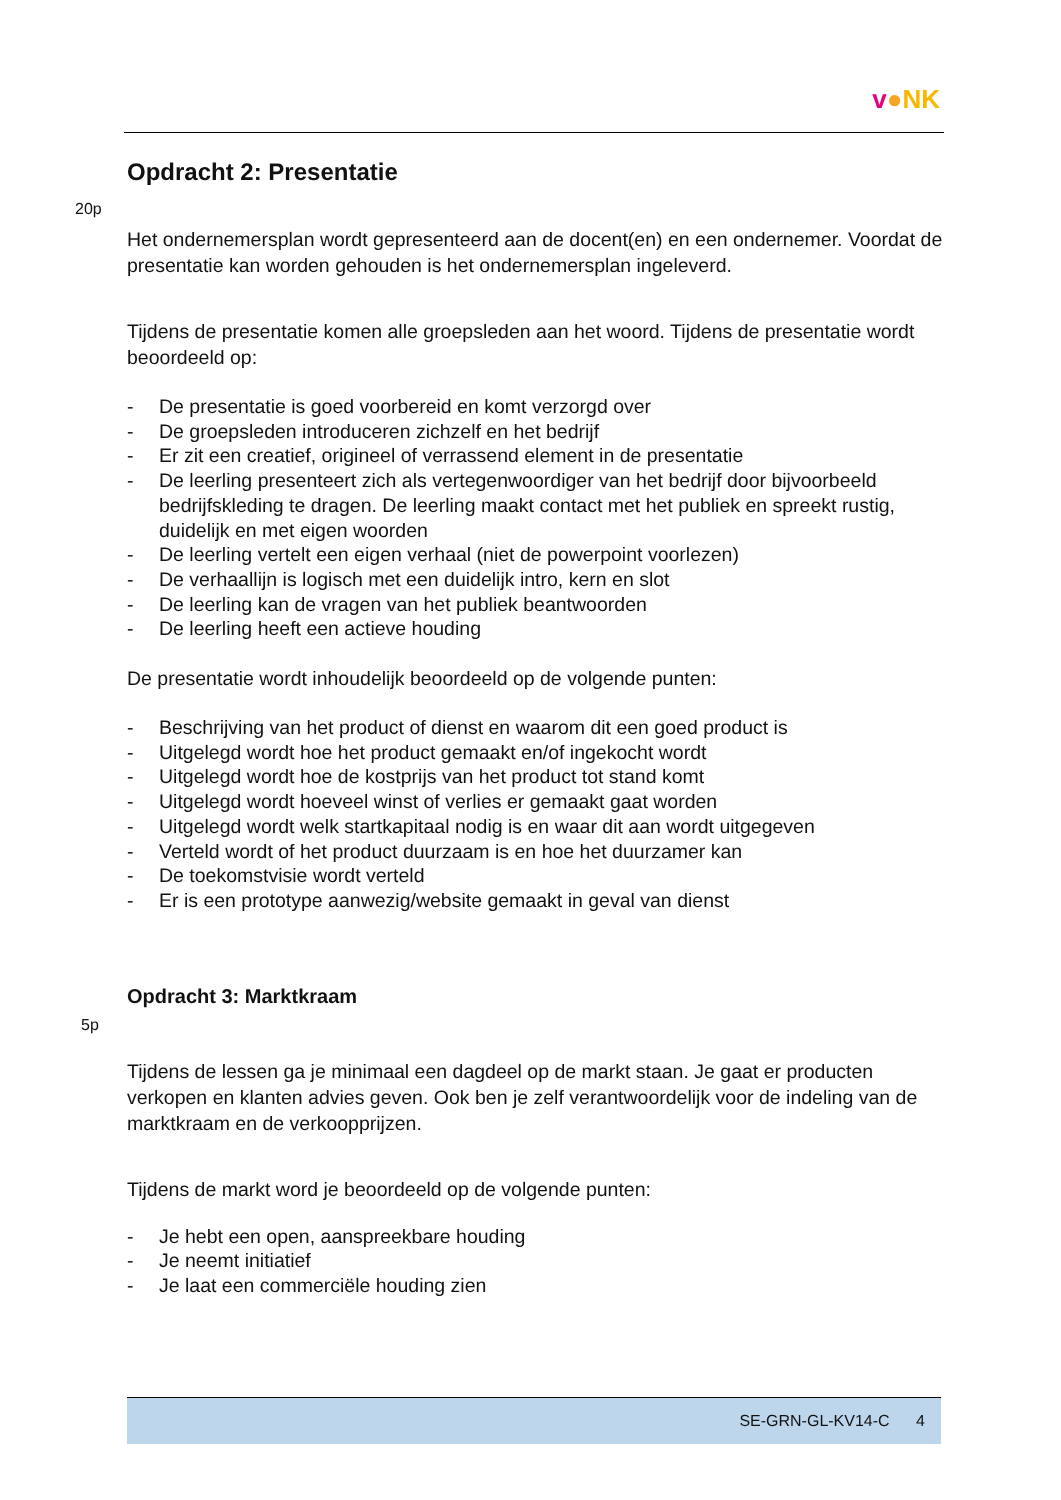v●NK
Opdracht 2: Presentatie
20p
Het ondernemersplan wordt gepresenteerd aan de docent(en) en een ondernemer. Voordat de presentatie kan worden gehouden is het ondernemersplan ingeleverd.
Tijdens de presentatie komen alle groepsleden aan het woord. Tijdens de presentatie wordt beoordeeld op:
- De presentatie is goed voorbereid en komt verzorgd over
- De groepsleden introduceren zichzelf en het bedrijf
- Er zit een creatief, origineel of verrassend element in de presentatie
- De leerling presenteert zich als vertegenwoordiger van het bedrijf door bijvoorbeeld bedrijfskleding te dragen. De leerling maakt contact met het publiek en spreekt rustig, duidelijk en met eigen woorden
- De leerling vertelt een eigen verhaal (niet de powerpoint voorlezen)
- De verhaallijn is logisch met een duidelijk intro, kern en slot
- De leerling kan de vragen van het publiek beantwoorden
- De leerling heeft een actieve houding
De presentatie wordt inhoudelijk beoordeeld op de volgende punten:
- Beschrijving van het product of dienst en waarom dit een goed product is
- Uitgelegd wordt hoe het product gemaakt en/of ingekocht wordt
- Uitgelegd wordt hoe de kostprijs van het product tot stand komt
- Uitgelegd wordt hoeveel winst of verlies er gemaakt gaat worden
- Uitgelegd wordt welk startkapitaal nodig is en waar dit aan wordt uitgegeven
- Verteld wordt of het product duurzaam is en hoe het duurzamer kan
- De toekomstvisie wordt verteld
- Er is een prototype aanwezig/website gemaakt in geval van dienst
Opdracht 3: Marktkraam
5p
Tijdens de lessen ga je minimaal een dagdeel op de markt staan. Je gaat er producten verkopen en klanten advies geven. Ook ben je zelf verantwoordelijk voor de indeling van de marktkraam en de verkoopprijzen.
Tijdens de markt word je beoordeeld op de volgende punten:
- Je hebt een open, aanspreekbare houding
- Je neemt initiatief
- Je laat een commerciële houding zien
SE-GRN-GL-KV14-C 4